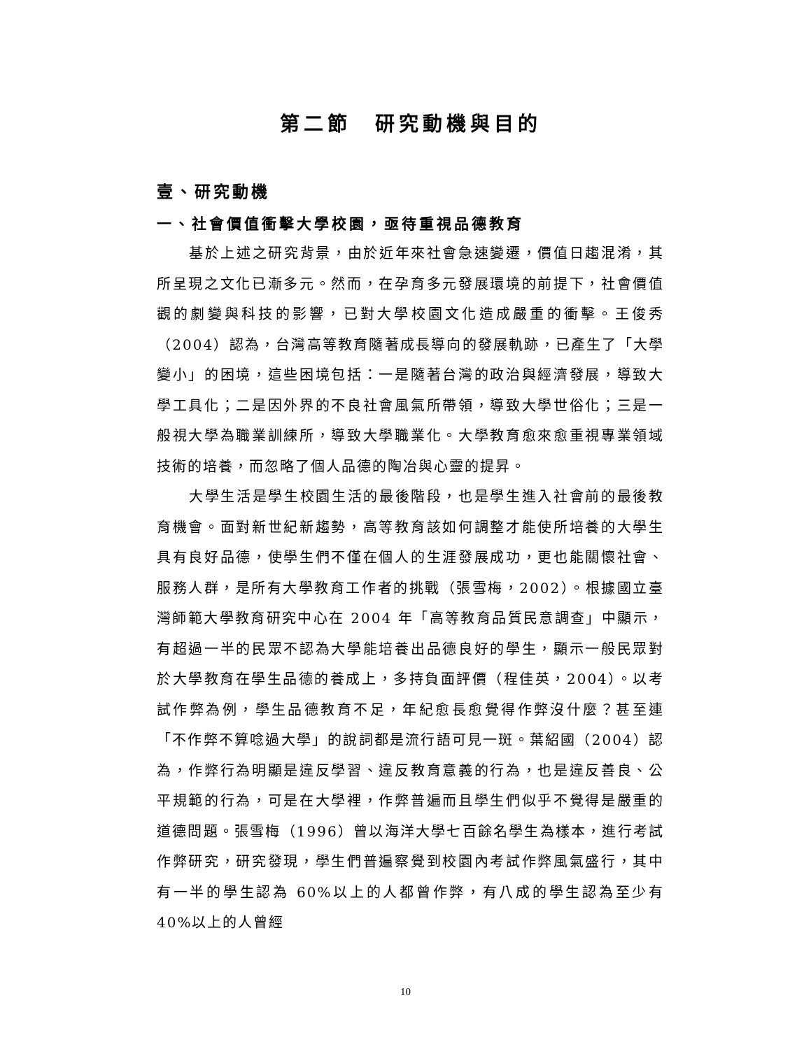第二節　研究動機與目的
壹、研究動機
一、社會價值衝擊大學校園，亟待重視品德教育
基於上述之研究背景，由於近年來社會急速變遷，價值日趨混淆，其所呈現之文化已漸多元。然而，在孕育多元發展環境的前提下，社會價值觀的劇變與科技的影響，已對大學校園文化造成嚴重的衝擊。王俊秀（2004）認為，台灣高等教育隨著成長導向的發展軌跡，已產生了「大學變小」的困境，這些困境包括：一是隨著台灣的政治與經濟發展，導致大學工具化；二是因外界的不良社會風氣所帶領，導致大學世俗化；三是一般視大學為職業訓練所，導致大學職業化。大學教育愈來愈重視專業領域技術的培養，而忽略了個人品德的陶冶與心靈的提昇。
大學生活是學生校園生活的最後階段，也是學生進入社會前的最後教育機會。面對新世紀新趨勢，高等教育該如何調整才能使所培養的大學生具有良好品德，使學生們不僅在個人的生涯發展成功，更也能關懷社會、服務人群，是所有大學教育工作者的挑戰（張雪梅，2002）。根據國立臺灣師範大學教育研究中心在 2004 年「高等教育品質民意調查」中顯示，有超過一半的民眾不認為大學能培養出品德良好的學生，顯示一般民眾對於大學教育在學生品德的養成上，多持負面評價（程佳英，2004）。以考試作弊為例，學生品德教育不足，年紀愈長愈覺得作弊沒什麼？甚至連「不作弊不算唸過大學」的說詞都是流行語可見一斑。葉紹國（2004）認為，作弊行為明顯是違反學習、違反教育意義的行為，也是違反善良、公平規範的行為，可是在大學裡，作弊普遍而且學生們似乎不覺得是嚴重的道德問題。張雪梅（1996）曾以海洋大學七百餘名學生為樣本，進行考試作弊研究，研究發現，學生們普遍察覺到校園內考試作弊風氣盛行，其中有一半的學生認為 60%以上的人都曾作弊，有八成的學生認為至少有 40%以上的人曾經
10